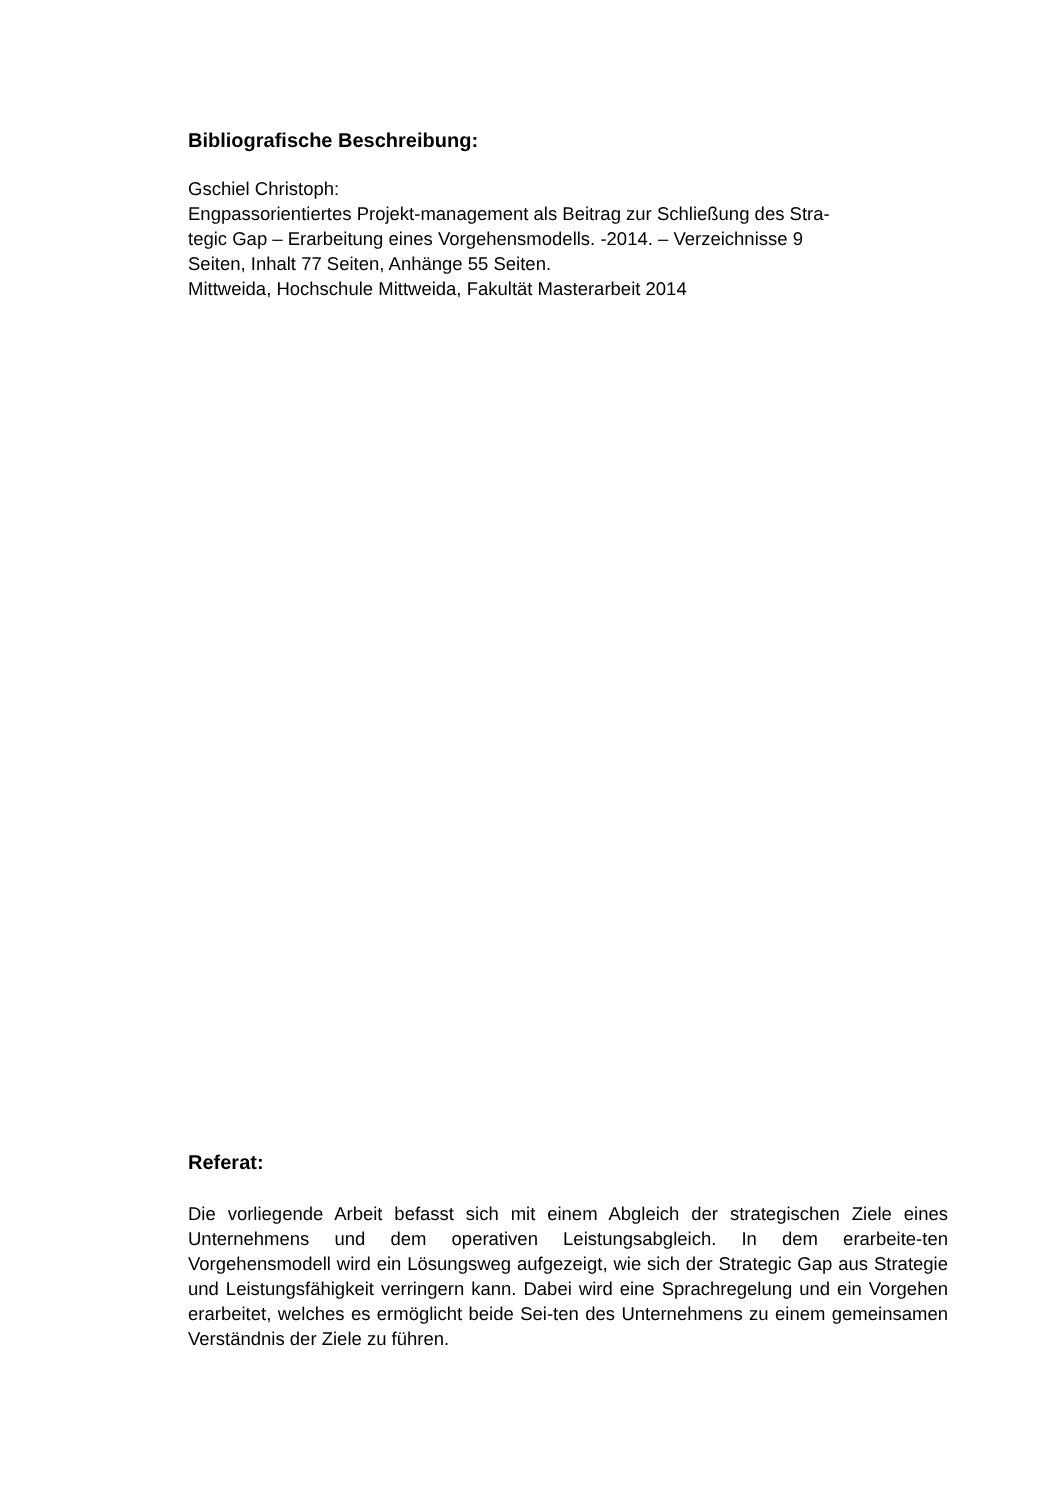Bibliografische Beschreibung:
Gschiel Christoph:
Engpassorientiertes Projekt-management als Beitrag zur Schließung des Stra-
tegic Gap – Erarbeitung eines Vorgehensmodells. -2014. – Verzeichnisse 9
Seiten, Inhalt 77 Seiten, Anhänge 55 Seiten.
Mittweida, Hochschule Mittweida, Fakultät Masterarbeit 2014
Referat:
Die vorliegende Arbeit befasst sich mit einem Abgleich der strategischen Ziele eines Unternehmens und dem operativen Leistungsabgleich. In dem erarbeite-ten Vorgehensmodell wird ein Lösungsweg aufgezeigt, wie sich der Strategic Gap aus Strategie und Leistungsfähigkeit verringern kann. Dabei wird eine Sprachregelung und ein Vorgehen erarbeitet, welches es ermöglicht beide Sei-ten des Unternehmens zu einem gemeinsamen Verständnis der Ziele zu führen.